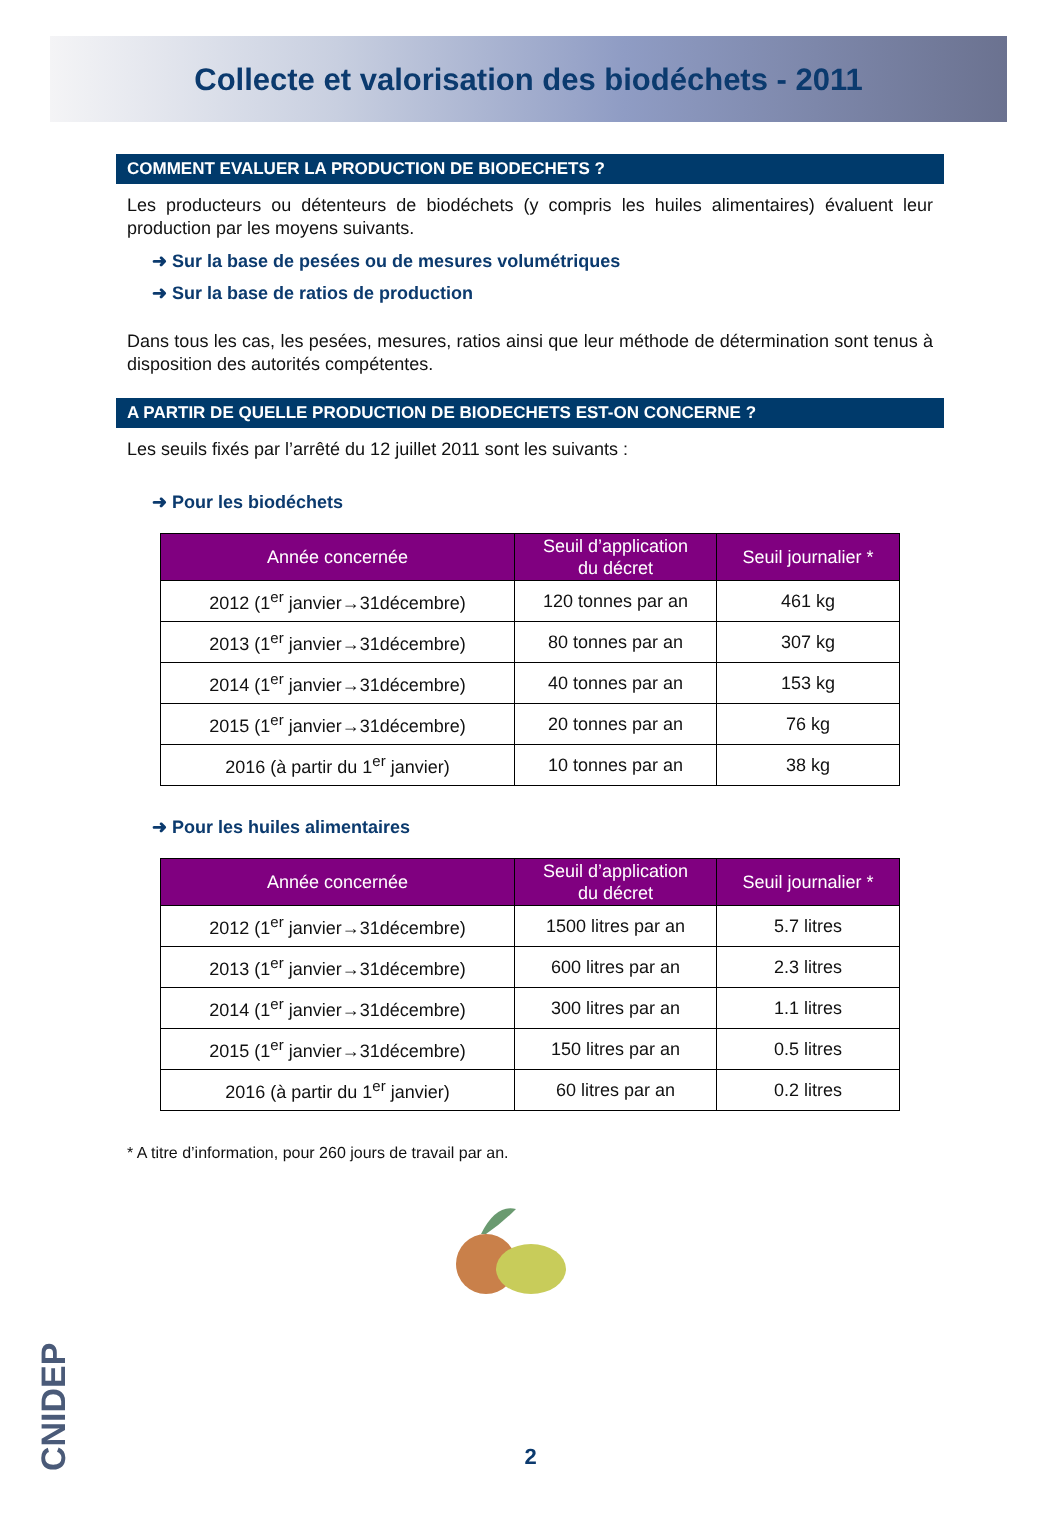Collecte et valorisation des biodéchets - 2011
COMMENT EVALUER LA PRODUCTION DE BIODECHETS ?
Les producteurs ou détenteurs de biodéchets (y compris les huiles alimentaires) évaluent leur production par les moyens suivants.
➜ Sur la base de pesées ou de mesures volumétriques
➜ Sur la base de ratios de production
Dans tous les cas, les pesées, mesures, ratios ainsi que leur méthode de détermination sont tenus à disposition des autorités compétentes.
A PARTIR DE QUELLE PRODUCTION DE BIODECHETS EST-ON CONCERNE ?
Les seuils fixés par l’arrêté du 12 juillet 2011 sont les suivants :
➜ Pour les biodéchets
| Année concernée | Seuil d’application du décret | Seuil journalier * |
| --- | --- | --- |
| 2012 (1<sup>er</sup> janvier→31décembre) | 120 tonnes par an | 461 kg |
| 2013 (1<sup>er</sup> janvier→31décembre) | 80 tonnes par an | 307 kg |
| 2014 (1<sup>er</sup> janvier→31décembre) | 40 tonnes par an | 153 kg |
| 2015 (1<sup>er</sup> janvier→31décembre) | 20 tonnes par an | 76 kg |
| 2016 (à partir du 1<sup>er</sup> janvier) | 10 tonnes par an | 38 kg |
➜ Pour les huiles alimentaires
| Année concernée | Seuil d’application du décret | Seuil journalier * |
| --- | --- | --- |
| 2012 (1<sup>er</sup> janvier→31décembre) | 1500 litres par an | 5.7 litres |
| 2013 (1<sup>er</sup> janvier→31décembre) | 600 litres par an | 2.3 litres |
| 2014 (1<sup>er</sup> janvier→31décembre) | 300 litres par an | 1.1 litres |
| 2015 (1<sup>er</sup> janvier→31décembre) | 150 litres par an | 0.5 litres |
| 2016 (à partir du 1<sup>er</sup> janvier) | 60 litres par an | 0.2 litres |
* A titre d’information, pour 260 jours de travail par an.
CNIDEP
2